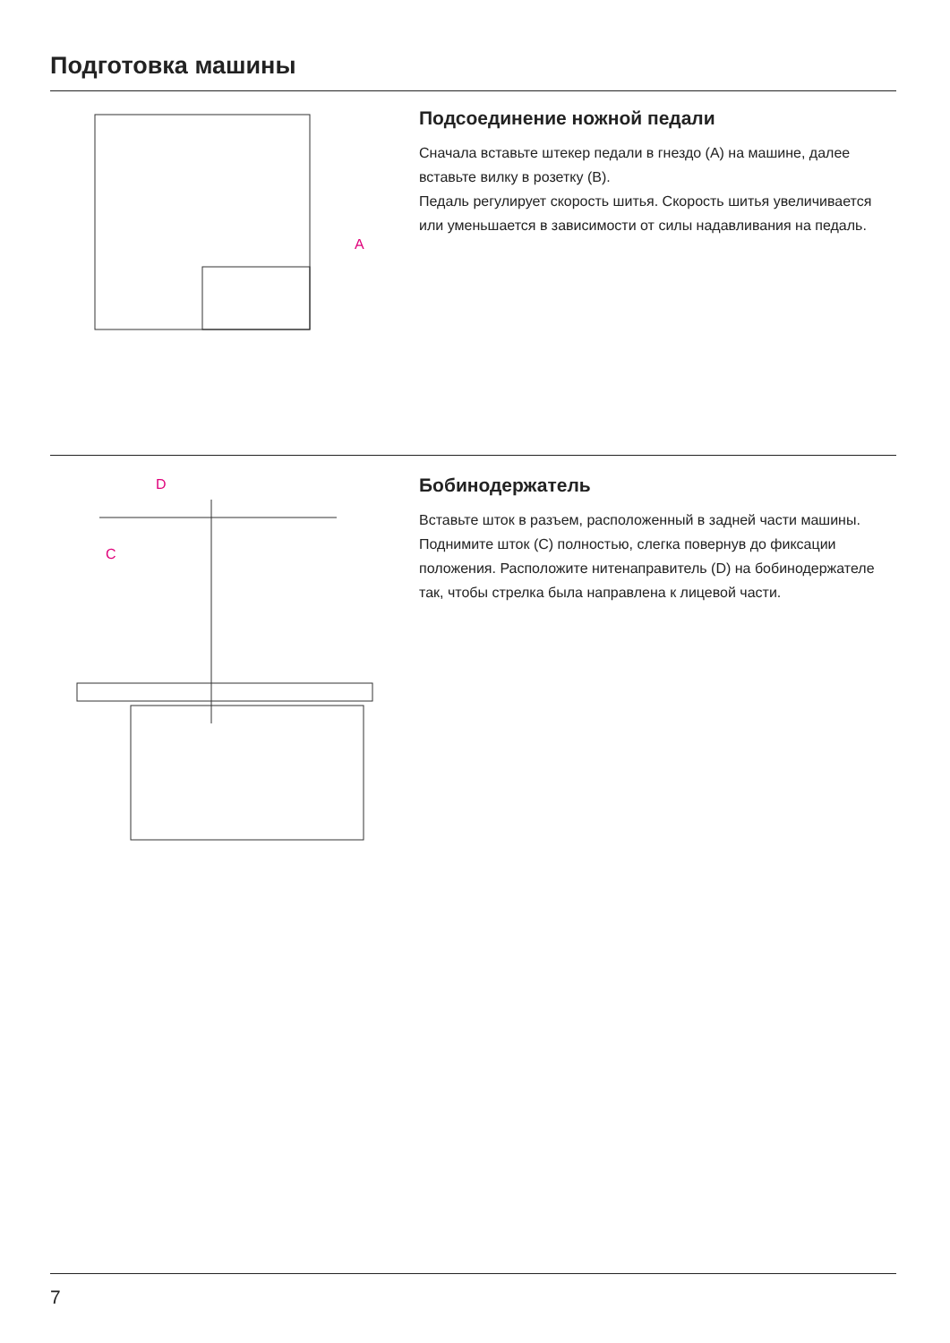Подготовка машины
A
Подсоединение ножной педали
Сначала вставьте штекер педали в гнездо (A) на машине, далее вставьте вилку в розетку (B).
Педаль регулирует скорость шитья. Скорость шитья увеличивается или уменьшается в зависимости от силы надавливания на педаль.
D
C
Бобинодержатель
Вставьте шток в разъем, расположенный в задней части машины. Поднимите шток (C) полностью, слегка повернув до фиксации положения. Расположите нитенаправитель (D) на бобинодержателе так, чтобы стрелка была направлена к лицевой части.
7